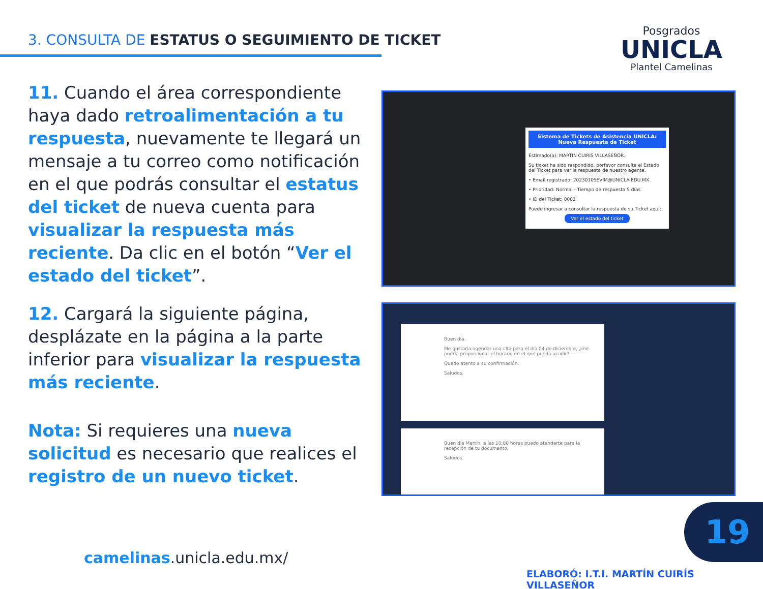3. CONSULTA DE ESTATUS O SEGUIMIENTO DE TICKET
Posgrados
UNICLA
Plantel Camelinas
11. Cuando el área correspondiente haya dado retroalimentación a tu respuesta, nuevamente te llegará un mensaje a tu correo como notificación en el que podrás consultar el estatus del ticket de nueva cuenta para visualizar la respuesta más reciente. Da clic en el botón “Ver el estado del ticket”.
12. Cargará la siguiente página, desplázate en la página a la parte inferior para visualizar la respuesta más reciente.
Nota: Si requieres una nueva solicitud es necesario que realices el registro de un nuevo ticket.
Sistema de Tickets de Asistencia UNICLA: Nueva Respuesta de Ticket
Estimado(a): MARTIN CUIRIS VILLASEÑOR.
Su ticket ha sido respondido, porfavor consulte el Estado del Ticket para ver la respuesta de nuestro agente.
• Email registrado: 2023010SEVIM@UNICLA.EDU.MX
• Prioridad: Normal - Tiempo de respuesta 5 días
• ID del Ticket: 0002
Puede ingresar a consultar la respuesta de su Ticket aquí:
Ver el estado del ticket
Buen día.
Me gustaría agendar una cita para el día 04 de diciembre, ¿me podría proporcionar el horario en el que pueda acudir?
Quedo atento a su confirmación.
Saludos.
Buen día Martín, a las 10:00 horas puedo atenderte para la recepción de tu documento.
Saludos.
camelinas.unicla.edu.mx/
19
ELABORÓ: I.T.I. MARTÍN CUIRÍS VILLASEÑOR